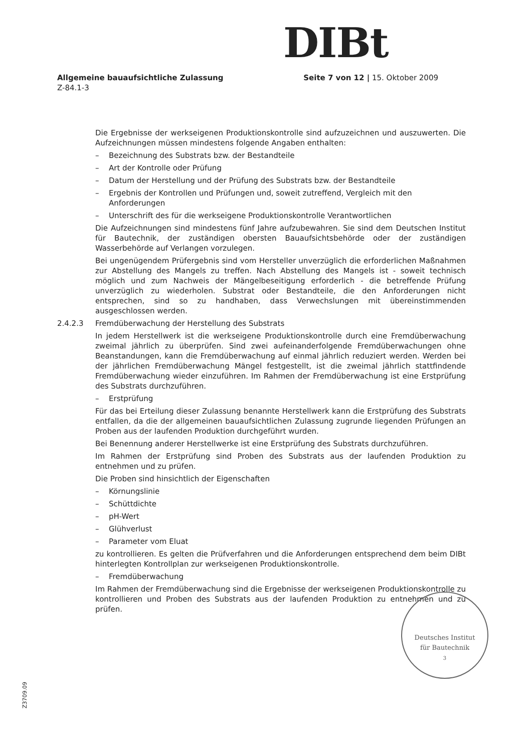DIBt
Allgemeine bauaufsichtliche Zulassung Seite 7 von 12 | 15. Oktober 2009
Z-84.1-3
Die Ergebnisse der werkseigenen Produktionskontrolle sind aufzuzeichnen und auszuwerten. Die Aufzeichnungen müssen mindestens folgende Angaben enthalten:
– Bezeichnung des Substrats bzw. der Bestandteile
– Art der Kontrolle oder Prüfung
– Datum der Herstellung und der Prüfung des Substrats bzw. der Bestandteile
– Ergebnis der Kontrollen und Prüfungen und, soweit zutreffend, Vergleich mit den Anforderungen
– Unterschrift des für die werkseigene Produktionskontrolle Verantwortlichen
Die Aufzeichnungen sind mindestens fünf Jahre aufzubewahren. Sie sind dem Deutschen Institut für Bautechnik, der zuständigen obersten Bauaufsichtsbehörde oder der zuständigen Wasserbehörde auf Verlangen vorzulegen.
Bei ungenügendem Prüfergebnis sind vom Hersteller unverzüglich die erforderlichen Maßnahmen zur Abstellung des Mangels zu treffen. Nach Abstellung des Mangels ist - soweit technisch möglich und zum Nachweis der Mängelbeseitigung erforderlich - die betreffende Prüfung unverzüglich zu wiederholen. Substrat oder Bestandteile, die den Anforderungen nicht entsprechen, sind so zu handhaben, dass Verwechslungen mit übereinstimmenden ausgeschlossen werden.
2.4.2.3 Fremdüberwachung der Herstellung des Substrats
In jedem Herstellwerk ist die werkseigene Produktionskontrolle durch eine Fremdüberwachung zweimal jährlich zu überprüfen. Sind zwei aufeinanderfolgende Fremdüberwachungen ohne Beanstandungen, kann die Fremdüberwachung auf einmal jährlich reduziert werden. Werden bei der jährlichen Fremdüberwachung Mängel festgestellt, ist die zweimal jährlich stattfindende Fremdüberwachung wieder einzuführen. Im Rahmen der Fremdüberwachung ist eine Erstprüfung des Substrats durchzuführen.
– Erstprüfung
Für das bei Erteilung dieser Zulassung benannte Herstellwerk kann die Erstprüfung des Substrats entfallen, da die der allgemeinen bauaufsichtlichen Zulassung zugrunde liegenden Prüfungen an Proben aus der laufenden Produktion durchgeführt wurden.
Bei Benennung anderer Herstellwerke ist eine Erstprüfung des Substrats durchzuführen.
Im Rahmen der Erstprüfung sind Proben des Substrats aus der laufenden Produktion zu entnehmen und zu prüfen.
Die Proben sind hinsichtlich der Eigenschaften
– Körnungslinie
– Schüttdichte
– pH-Wert
– Glühverlust
– Parameter vom Eluat
zu kontrollieren. Es gelten die Prüfverfahren und die Anforderungen entsprechend dem beim DIBt hinterlegten Kontrollplan zur werkseigenen Produktionskontrolle.
– Fremdüberwachung
Im Rahmen der Fremdüberwachung sind die Ergebnisse der werkseigenen Produktionskontrolle zu kontrollieren und Proben des Substrats aus der laufenden Produktion zu entnehmen und zu prüfen.
Deutsches Institut
für Bautechnik
3
Z3709.09